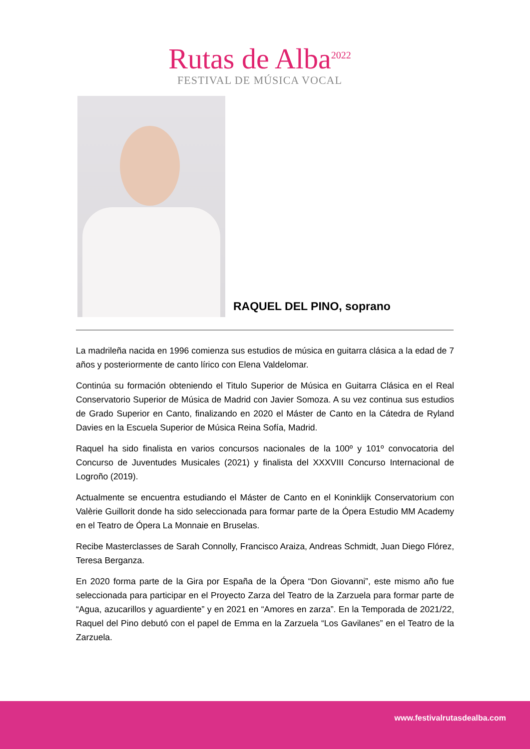Rutas de Alba<sup>2022</sup>
FESTIVAL DE MÚSICA VOCAL
RAQUEL DEL PINO, soprano
La madrileña nacida en 1996 comienza sus estudios de música en guitarra clásica a la edad de 7 años y posteriormente de canto lírico con Elena Valdelomar.
Continúa su formación obteniendo el Titulo Superior de Música en Guitarra Clásica en el Real Conservatorio Superior de Música de Madrid con Javier Somoza. A su vez continua sus estudios de Grado Superior en Canto, finalizando en 2020 el Máster de Canto en la Cátedra de Ryland Davies en la Escuela Superior de Música Reina Sofía, Madrid.
Raquel ha sido finalista en varios concursos nacionales de la 100º y 101º convocatoria del Concurso de Juventudes Musicales (2021) y finalista del XXXVIII Concurso Internacional de Logroño (2019).
Actualmente se encuentra estudiando el Máster de Canto en el Koninklijk Conservatorium con Valèrie Guillorit donde ha sido seleccionada para formar parte de la Ópera Estudio MM Academy en el Teatro de Ópera La Monnaie en Bruselas.
Recibe Masterclasses de Sarah Connolly, Francisco Araiza, Andreas Schmidt, Juan Diego Flórez, Teresa Berganza.
En 2020 forma parte de la Gira por España de la Ópera “Don Giovanni”, este mismo año fue seleccionada para participar en el Proyecto Zarza del Teatro de la Zarzuela para formar parte de “Agua, azucarillos y aguardiente” y en 2021 en “Amores en zarza”. En la Temporada de 2021/22, Raquel del Pino debutó con el papel de Emma en la Zarzuela “Los Gavilanes” en el Teatro de la Zarzuela.
www.festivalrutasdealba.com